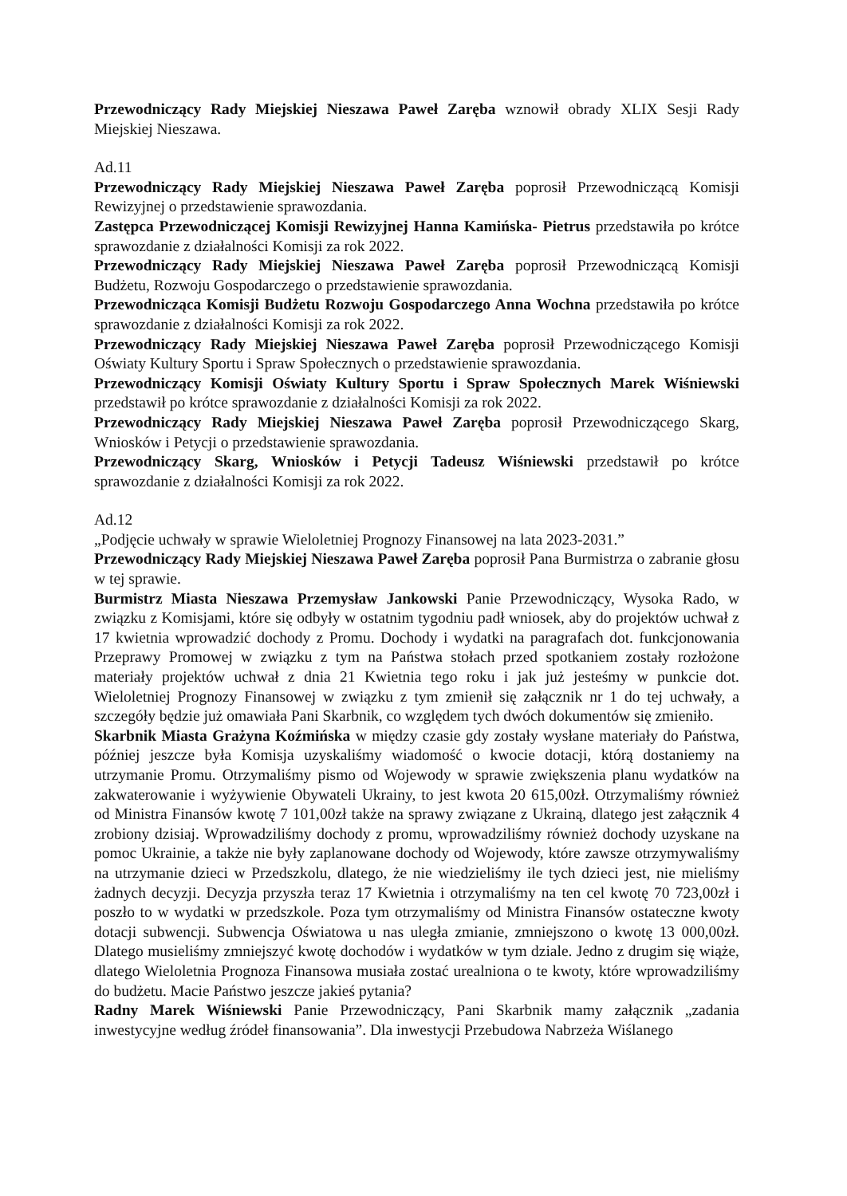Przewodniczący Rady Miejskiej Nieszawa Paweł Zaręba wznowił obrady XLIX Sesji Rady Miejskiej Nieszawa.
Ad.11
Przewodniczący Rady Miejskiej Nieszawa Paweł Zaręba poprosił Przewodniczącą Komisji Rewizyjnej o przedstawienie sprawozdania.
Zastępca Przewodniczącej Komisji Rewizyjnej Hanna Kamińska- Pietrus przedstawiła po krótce sprawozdanie z działalności Komisji za rok 2022.
Przewodniczący Rady Miejskiej Nieszawa Paweł Zaręba poprosił Przewodniczącą Komisji Budżetu, Rozwoju Gospodarczego o przedstawienie sprawozdania.
Przewodnicząca Komisji Budżetu Rozwoju Gospodarczego Anna Wochna przedstawiła po krótce sprawozdanie z działalności Komisji za rok 2022.
Przewodniczący Rady Miejskiej Nieszawa Paweł Zaręba poprosił Przewodniczącego Komisji Oświaty Kultury Sportu i Spraw Społecznych o przedstawienie sprawozdania.
Przewodniczący Komisji Oświaty Kultury Sportu i Spraw Społecznych Marek Wiśniewski przedstawił po krótce sprawozdanie z działalności Komisji za rok 2022.
Przewodniczący Rady Miejskiej Nieszawa Paweł Zaręba poprosił Przewodniczącego Skarg, Wniosków i Petycji o przedstawienie sprawozdania.
Przewodniczący Skarg, Wniosków i Petycji Tadeusz Wiśniewski przedstawił po krótce sprawozdanie z działalności Komisji za rok 2022.
Ad.12
„Podjęcie uchwały w sprawie Wieloletniej Prognozy Finansowej na lata 2023-2031.”
Przewodniczący Rady Miejskiej Nieszawa Paweł Zaręba poprosił Pana Burmistrza o zabranie głosu w tej sprawie.
Burmistrz Miasta Nieszawa Przemysław Jankowski Panie Przewodniczący, Wysoka Rado, w związku z Komisjami, które się odbyły w ostatnim tygodniu padł wniosek, aby do projektów uchwał z 17 kwietnia wprowadzić dochody z Promu. Dochody i wydatki na paragrafach dot. funkcjonowania Przeprawy Promowej w związku z tym na Państwa stołach przed spotkaniem zostały rozłożone materiały projektów uchwał z dnia 21 Kwietnia tego roku i jak już jesteśmy w punkcie dot. Wieloletniej Prognozy Finansowej w związku z tym zmienił się załącznik nr 1 do tej uchwały, a szczegóły będzie już omawiała Pani Skarbnik, co względem tych dwóch dokumentów się zmieniło.
Skarbnik Miasta Grażyna Koźmińska w między czasie gdy zostały wysłane materiały do Państwa, później jeszcze była Komisja uzyskaliśmy wiadomość o kwocie dotacji, którą dostaniemy na utrzymanie Promu. Otrzymaliśmy pismo od Wojewody w sprawie zwiększenia planu wydatków na zakwaterowanie i wyżywienie Obywateli Ukrainy, to jest kwota 20 615,00zł. Otrzymaliśmy również od Ministra Finansów kwotę 7 101,00zł także na sprawy związane z Ukrainą, dlatego jest załącznik 4 zrobiony dzisiaj. Wprowadziliśmy dochody z promu, wprowadziliśmy również dochody uzyskane na pomoc Ukrainie, a także nie były zaplanowane dochody od Wojewody, które zawsze otrzymywaliśmy na utrzymanie dzieci w Przedszkolu, dlatego, że nie wiedzieliśmy ile tych dzieci jest, nie mieliśmy żadnych decyzji. Decyzja przyszła teraz 17 Kwietnia i otrzymaliśmy na ten cel kwotę 70 723,00zł i poszło to w wydatki w przedszkole. Poza tym otrzymaliśmy od Ministra Finansów ostateczne kwoty dotacji subwencji. Subwencja Oświatowa u nas uległa zmianie, zmniejszono o kwotę 13 000,00zł. Dlatego musieliśmy zmniejszyć kwotę dochodów i wydatków w tym dziale. Jedno z drugim się wiąże, dlatego Wieloletnia Prognoza Finansowa musiała zostać urealniona o te kwoty, które wprowadziliśmy do budżetu. Macie Państwo jeszcze jakieś pytania?
Radny Marek Wiśniewski Panie Przewodniczący, Pani Skarbnik mamy załącznik „zadania inwestycyjne według źródeł finansowania”. Dla inwestycji Przebudowa Nabrzeża Wiślanego